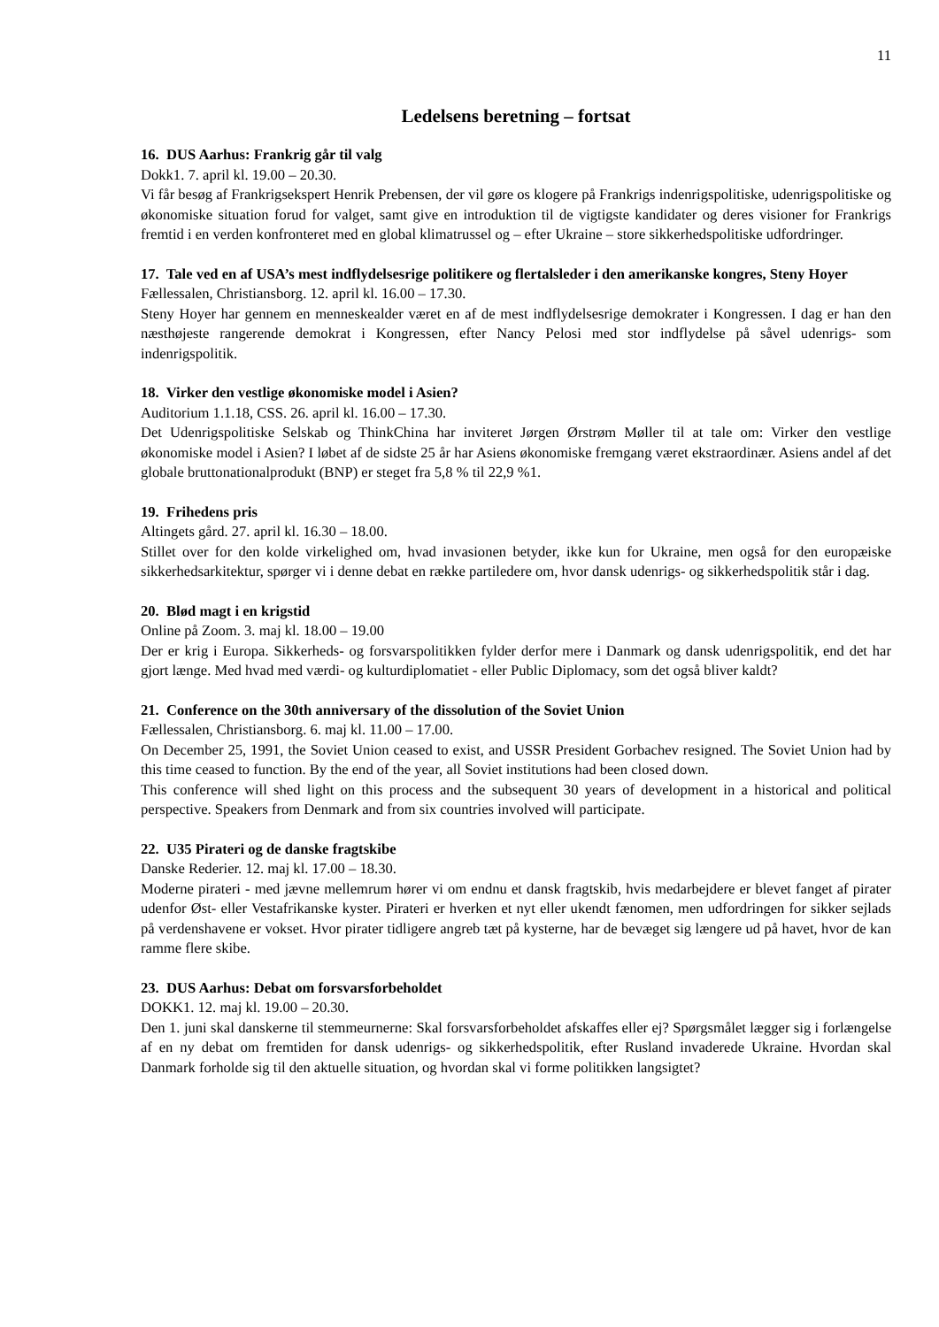11
Ledelsens beretning – fortsat
16. DUS Aarhus: Frankrig går til valg
Dokk1. 7. april kl. 19.00 – 20.30.
Vi får besøg af Frankrigsekspert Henrik Prebensen, der vil gøre os klogere på Frankrigs indenrigspolitiske, udenrigspolitiske og økonomiske situation forud for valget, samt give en introduktion til de vigtigste kandidater og deres visioner for Frankrigs fremtid i en verden konfronteret med en global klimatrussel og – efter Ukraine – store sikkerhedspolitiske udfordringer.
17. Tale ved en af USA’s mest indflydelsesrige politikere og flertalsleder i den amerikanske kongres, Steny Hoyer
Fællessalen, Christiansborg. 12. april kl. 16.00 – 17.30.
Steny Hoyer har gennem en menneskealder været en af de mest indflydelsesrige demokrater i Kongressen. I dag er han den næsthøjeste rangerende demokrat i Kongressen, efter Nancy Pelosi med stor indflydelse på såvel udenrigs- som indenrigspolitik.
18. Virker den vestlige økonomiske model i Asien?
Auditorium 1.1.18, CSS. 26. april kl. 16.00 – 17.30.
Det Udenrigspolitiske Selskab og ThinkChina har inviteret Jørgen Ørstrøm Møller til at tale om: Virker den vestlige økonomiske model i Asien? I løbet af de sidste 25 år har Asiens økonomiske fremgang været ekstraordinær. Asiens andel af det globale bruttonationalprodukt (BNP) er steget fra 5,8 % til 22,9 %1.
19. Frihedens pris
Altingets gård. 27. april kl. 16.30 – 18.00.
Stillet over for den kolde virkelighed om, hvad invasionen betyder, ikke kun for Ukraine, men også for den europæiske sikkerhedsarkitektur, spørger vi i denne debat en række partiledere om, hvor dansk udenrigs- og sikkerhedspolitik står i dag.
20. Blød magt i en krigstid
Online på Zoom. 3. maj kl. 18.00 – 19.00
Der er krig i Europa. Sikkerheds- og forsvarspolitikken fylder derfor mere i Danmark og dansk udenrigspolitik, end det har gjort længe. Med hvad med værdi- og kulturdiplomatiet - eller Public Diplomacy, som det også bliver kaldt?
21. Conference on the 30th anniversary of the dissolution of the Soviet Union
Fællessalen, Christiansborg. 6. maj kl. 11.00 – 17.00.
On December 25, 1991, the Soviet Union ceased to exist, and USSR President Gorbachev resigned. The Soviet Union had by this time ceased to function. By the end of the year, all Soviet institutions had been closed down.
This conference will shed light on this process and the subsequent 30 years of development in a historical and political perspective. Speakers from Denmark and from six countries involved will participate.
22. U35 Pirateri og de danske fragtskibe
Danske Rederier. 12. maj kl. 17.00 – 18.30.
Moderne pirateri - med jævne mellemrum hører vi om endnu et dansk fragtskib, hvis medarbejdere er blevet fanget af pirater udenfor Øst- eller Vestafrikanske kyster. Pirateri er hverken et nyt eller ukendt fænomen, men udfordringen for sikker sejlads på verdenshavene er vokset. Hvor pirater tidligere angreb tæt på kysterne, har de bevæget sig længere ud på havet, hvor de kan ramme flere skibe.
23. DUS Aarhus: Debat om forsvarsforbeholdet
DOKK1. 12. maj kl. 19.00 – 20.30.
Den 1. juni skal danskerne til stemmeurnerne: Skal forsvarsforbeholdet afskaffes eller ej? Spørgsmålet lægger sig i forlængelse af en ny debat om fremtiden for dansk udenrigs- og sikkerhedspolitik, efter Rusland invaderede Ukraine. Hvordan skal Danmark forholde sig til den aktuelle situation, og hvordan skal vi forme politikken langsigtet?